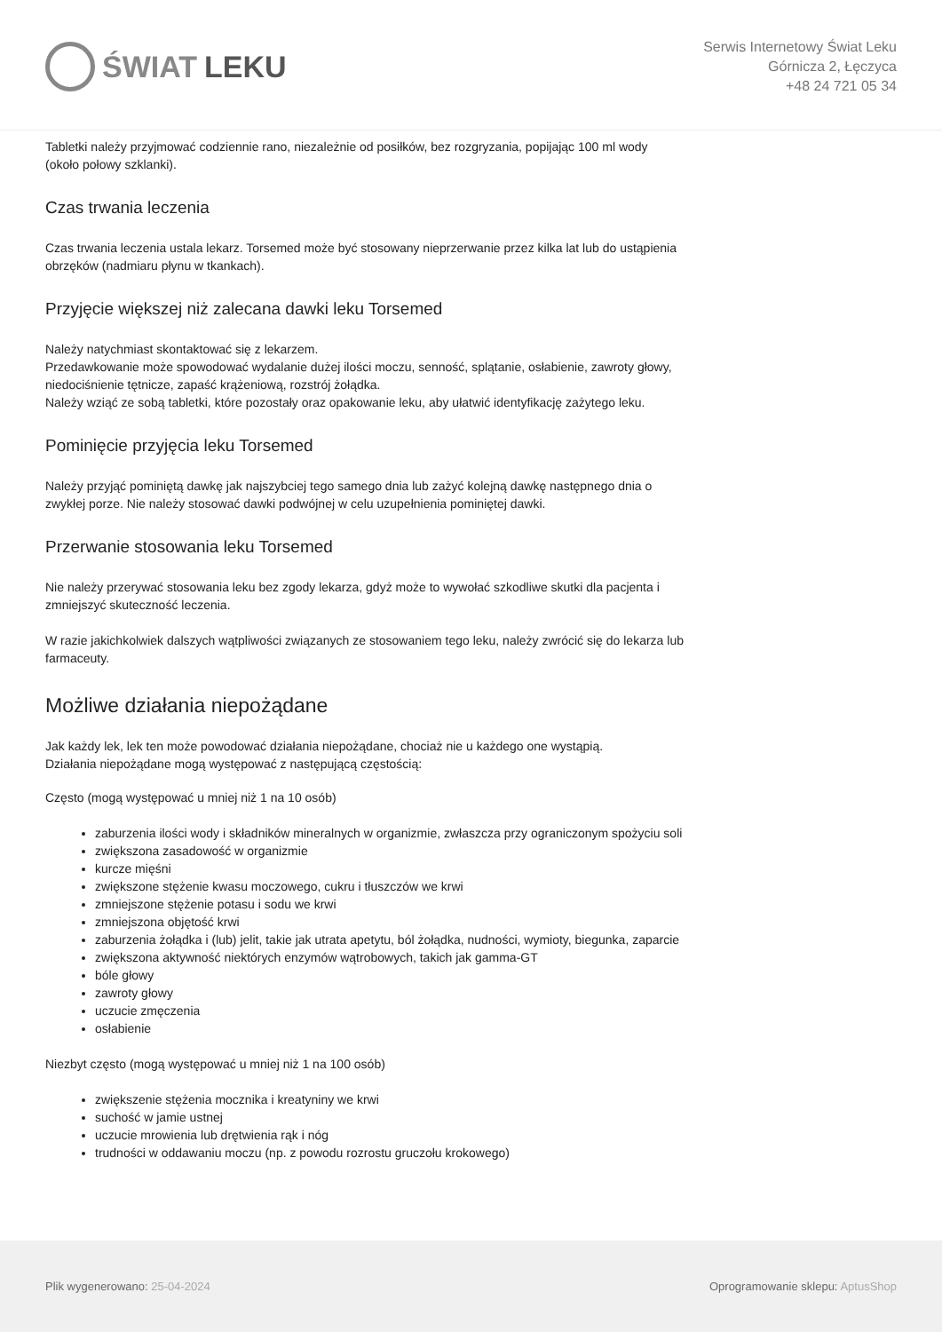ŚWIAT LEKU
Serwis Internetowy Świat Leku
Górnicza 2, Łęczyca
+48 24 721 05 34
Tabletki należy przyjmować codziennie rano, niezależnie od posiłków, bez rozgryzania, popijając 100 ml wody (około połowy szklanki).
Czas trwania leczenia
Czas trwania leczenia ustala lekarz. Torsemed może być stosowany nieprzerwanie przez kilka lat lub do ustąpienia obrzęków (nadmiaru płynu w tkankach).
Przyjęcie większej niż zalecana dawki leku Torsemed
Należy natychmiast skontaktować się z lekarzem.
Przedawkowanie może spowodować wydalanie dużej ilości moczu, senność, splątanie, osłabienie, zawroty głowy, niedociśnienie tętnicze, zapaść krążeniową, rozstrój żołądka.
Należy wziąć ze sobą tabletki, które pozostały oraz opakowanie leku, aby ułatwić identyfikację zażytego leku.
Pominięcie przyjęcia leku Torsemed
Należy przyjąć pominiętą dawkę jak najszybciej tego samego dnia lub zażyć kolejną dawkę następnego dnia o zwykłej porze. Nie należy stosować dawki podwójnej w celu uzupełnienia pominiętej dawki.
Przerwanie stosowania leku Torsemed
Nie należy przerywać stosowania leku bez zgody lekarza, gdyż może to wywołać szkodliwe skutki dla pacjenta i zmniejszyć skuteczność leczenia.
W razie jakichkolwiek dalszych wątpliwości związanych ze stosowaniem tego leku, należy zwrócić się do lekarza lub farmaceuty.
Możliwe działania niepożądane
Jak każdy lek, lek ten może powodować działania niepożądane, chociaż nie u każdego one wystąpią.
Działania niepożądane mogą występować z następującą częstością:
Często (mogą występować u mniej niż 1 na 10 osób)
zaburzenia ilości wody i składników mineralnych w organizmie, zwłaszcza przy ograniczonym spożyciu soli
zwiększona zasadowość w organizmie
kurcze mięśni
zwiększone stężenie kwasu moczowego, cukru i tłuszczów we krwi
zmniejszone stężenie potasu i sodu we krwi
zmniejszona objętość krwi
zaburzenia żołądka i (lub) jelit, takie jak utrata apetytu, ból żołądka, nudności, wymioty, biegunka, zaparcie
zwiększona aktywność niektórych enzymów wątrobowych, takich jak gamma-GT
bóle głowy
zawroty głowy
uczucie zmęczenia
osłabienie
Niezbyt często (mogą występować u mniej niż 1 na 100 osób)
zwiększenie stężenia mocznika i kreatyniny we krwi
suchość w jamie ustnej
uczucie mrowienia lub drętwienia rąk i nóg
trudności w oddawaniu moczu (np. z powodu rozrostu gruczołu krokowego)
Plik wygenerowano: 25-04-2024
Oprogramowanie sklepu: AptusShop